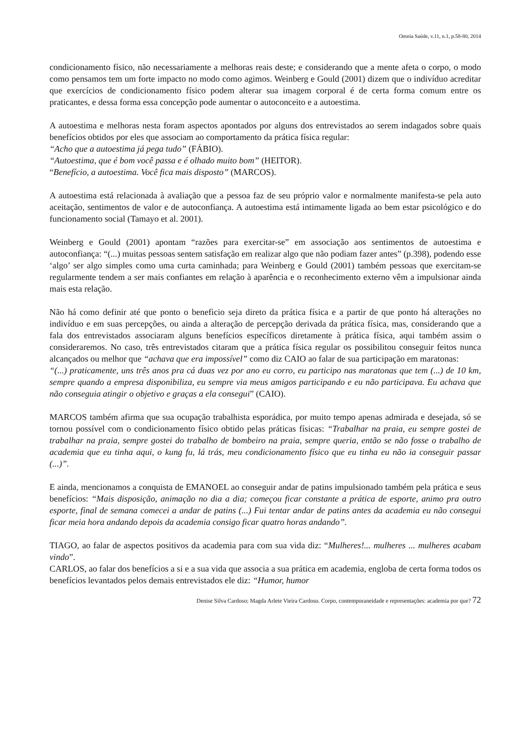Omnia Saúde, v.11, n.1, p.58-80, 2014
condicionamento físico, não necessariamente a melhoras reais deste; e considerando que a mente afeta o corpo, o modo como pensamos tem um forte impacto no modo como agimos. Weinberg e Gould (2001) dizem que o indivíduo acreditar que exercícios de condicionamento físico podem alterar sua imagem corporal é de certa forma comum entre os praticantes, e dessa forma essa concepção pode aumentar o autoconceito e a autoestima.
A autoestima e melhoras nesta foram aspectos apontados por alguns dos entrevistados ao serem indagados sobre quais benefícios obtidos por eles que associam ao comportamento da prática física regular:
“Acho que a autoestima já pega tudo” (FÁBIO).
“Autoestima, que é bom você passa e é olhado muito bom” (HEITOR).
“Benefício, a autoestima. Você fica mais disposto” (MARCOS).
A autoestima está relacionada à avaliação que a pessoa faz de seu próprio valor e normalmente manifesta-se pela auto aceitação, sentimentos de valor e de autoconfiança. A autoestima está intimamente ligada ao bem estar psicológico e do funcionamento social (Tamayo et al. 2001).
Weinberg e Gould (2001) apontam “razões para exercitar-se” em associação aos sentimentos de autoestima e autoconfiança: “(...) muitas pessoas sentem satisfação em realizar algo que não podiam fazer antes” (p.398), podendo esse ‘algo’ ser algo simples como uma curta caminhada; para Weinberg e Gould (2001) também pessoas que exercitam-se regularmente tendem a ser mais confiantes em relação à aparência e o reconhecimento externo vêm a impulsionar ainda mais esta relação.
Não há como definir até que ponto o beneficio seja direto da prática física e a partir de que ponto há alterações no indivíduo e em suas percepções, ou ainda a alteração de percepção derivada da prática física, mas, considerando que a fala dos entrevistados associaram alguns benefícios específicos diretamente à prática física, aqui também assim o consideraremos. No caso, três entrevistados citaram que a prática física regular os possibilitou conseguir feitos nunca alcançados ou melhor que “achava que era impossível” como diz CAIO ao falar de sua participação em maratonas:
“(...) praticamente, uns três anos pra cá duas vez por ano eu corro, eu participo nas maratonas que tem (...) de 10 km, sempre quando a empresa disponibiliza, eu sempre via meus amigos participando e eu não participava. Eu achava que não conseguia atingir o objetivo e graças a ela consegui” (CAIO).
MARCOS também afirma que sua ocupação trabalhista esporádica, por muito tempo apenas admirada e desejada, só se tornou possível com o condicionamento físico obtido pelas práticas físicas: “Trabalhar na praia, eu sempre gostei de trabalhar na praia, sempre gostei do trabalho de bombeiro na praia, sempre queria, então se não fosse o trabalho de academia que eu tinha aqui, o kung fu, lá trás, meu condicionamento físico que eu tinha eu não ia conseguir passar (...)”.
E ainda, mencionamos a conquista de EMANOEL ao conseguir andar de patins impulsionado também pela prática e seus benefícios: “Mais disposição, animação no dia a dia; começou ficar constante a prática de esporte, animo pra outro esporte, final de semana comecei a andar de patins (...) Fui tentar andar de patins antes da academia eu não consegui ficar meia hora andando depois da academia consigo ficar quatro horas andando”.
TIAGO, ao falar de aspectos positivos da academia para com sua vida diz: “Mulheres!... mulheres ... mulheres acabam vindo”.
CARLOS, ao falar dos benefícios a si e a sua vida que associa a sua prática em academia, engloba de certa forma todos os benefícios levantados pelos demais entrevistados ele diz: “Humor, humor
Denise Silva Cardoso; Magda Arlete Vieira Cardoso. Corpo, contemporaneidade e representações: academia por que? 72